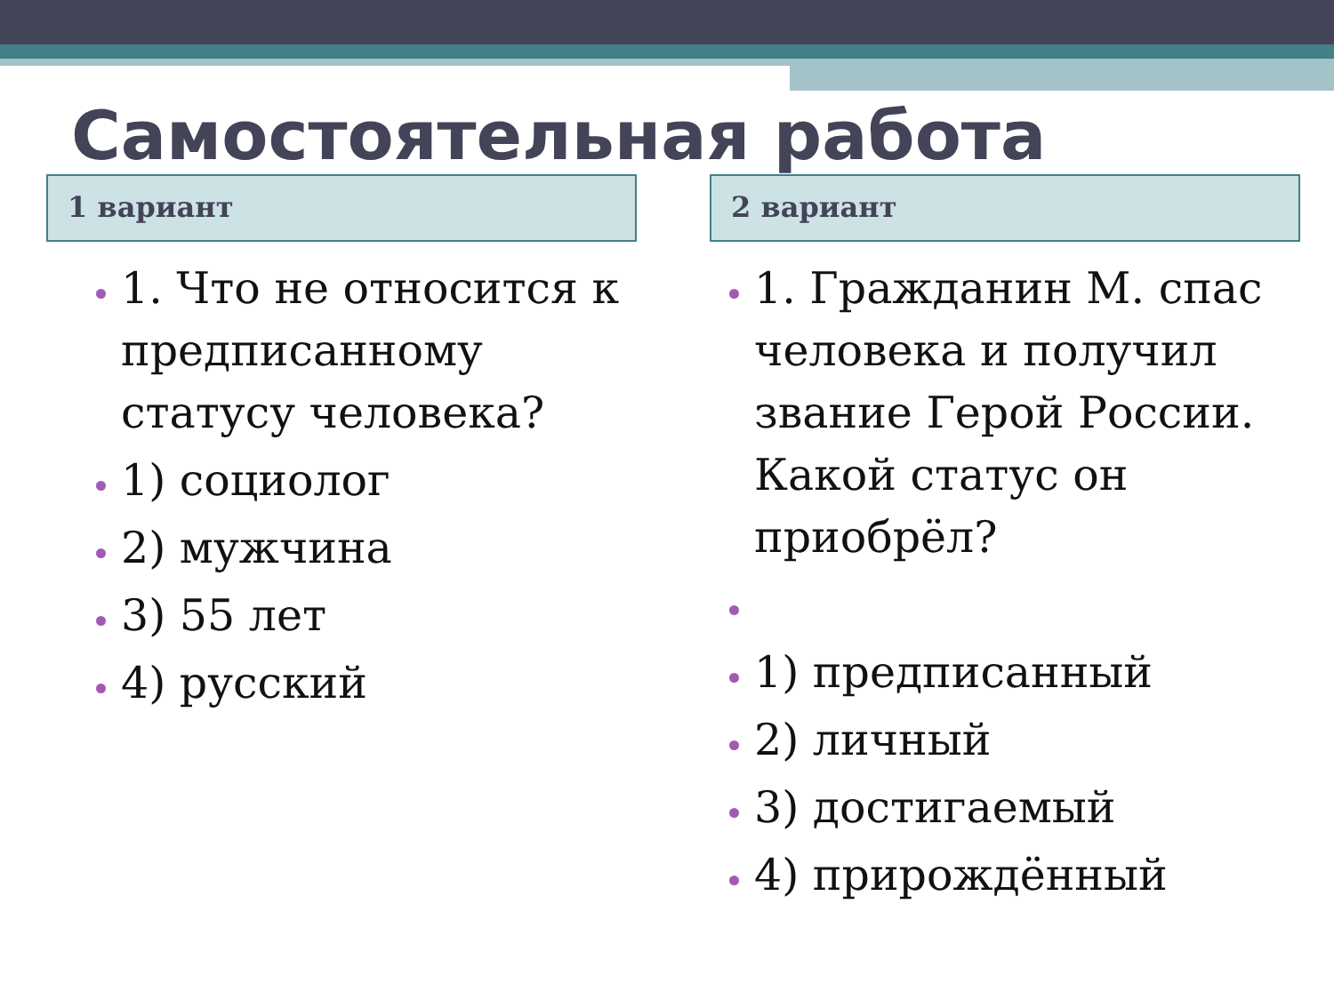Самостоятельная работа
1 вариант
1. Что не относится к предписанному статусу человека?
1) социолог
2) мужчина
3) 55 лет
4) русский
2 вариант
1. Гражданин М. спас человека и получил звание Герой России. Какой статус он приобрёл?
1) предписанный
2) личный
3) достигаемый
4) прирождённый